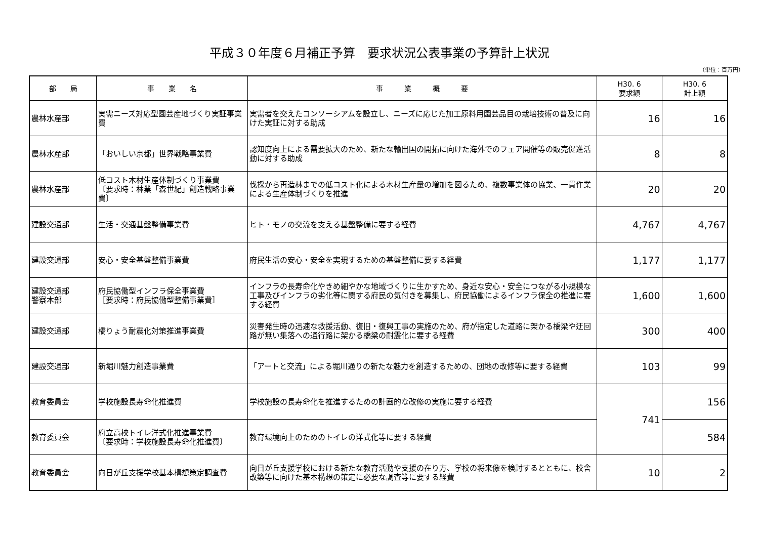平成３０年度６月補正予算　要求状況公表事業の予算計上状況
（単位：百万円）
| 部 局 | 事 業 名 | 事 業 概 要 | H30. 6 要求額 | H30. 6 計上額 |
| --- | --- | --- | --- | --- |
| 農林水産部 | 実需ニーズ対応型園芸産地づくり実証事業費 | 実需者を交えたコンソーシアムを設立し、ニーズに応じた加工原料用園芸品目の栽培技術の普及に向けた実証に対する助成 | 16 | 16 |
| 農林水産部 | 「おいしい京都」世界戦略事業費 | 認知度向上による需要拡大のため、新たな輸出国の開拓に向けた海外でのフェア開催等の販売促進活動に対する助成 | 8 | 8 |
| 農林水産部 | 低コスト木材生産体制づくり事業費 〔要求時：林業「森世紀」創造戦略事業費〕 | 伐採から再造林までの低コスト化による木材生産量の増加を図るため、複数事業体の協業、一貫作業による生産体制づくりを推進 | 20 | 20 |
| 建設交通部 | 生活・交通基盤整備事業費 | ヒト・モノの交流を支える基盤整備に要する経費 | 4,767 | 4,767 |
| 建設交通部 | 安心・安全基盤整備事業費 | 府民生活の安心・安全を実現するための基盤整備に要する経費 | 1,177 | 1,177 |
| 建設交通部 警察本部 | 府民協働型インフラ保全事業費 ［要求時：府民協働型整備事業費］ | インフラの長寿命化やきめ細やかな地域づくりに生かすため、身近な安心・安全につながる小規模な工事及びインフラの劣化等に関する府民の気付きを募集し、府民協働によるインフラ保全の推進に要する経費 | 1,600 | 1,600 |
| 建設交通部 | 橋りょう耐震化対策推進事業費 | 災害発生時の迅速な救援活動、復旧・復興工事の実施のため、府が指定した道路に架かる橋梁や迂回路が無い集落への通行路に架かる橋梁の耐震化に要する経費 | 300 | 400 |
| 建設交通部 | 新堀川魅力創造事業費 | 「アートと交流」による堀川通りの新たな魅力を創造するための、団地の改修等に要する経費 | 103 | 99 |
| 教育委員会 | 学校施設長寿命化推進費 | 学校施設の長寿命化を推進するための計画的な改修の実施に要する経費 | 741 | 156 |
| 教育委員会 | 府立高校トイレ洋式化推進事業費 〔要求時：学校施設長寿命化推進費〕 | 教育環境向上のためのトイレの洋式化等に要する経費 | | 584 |
| 教育委員会 | 向日が丘支援学校基本構想策定調査費 | 向日が丘支援学校における新たな教育活動や支援の在り方、学校の将来像を検討するとともに、校舎改築等に向けた基本構想の策定に必要な調査等に要する経費 | 10 | 2 |